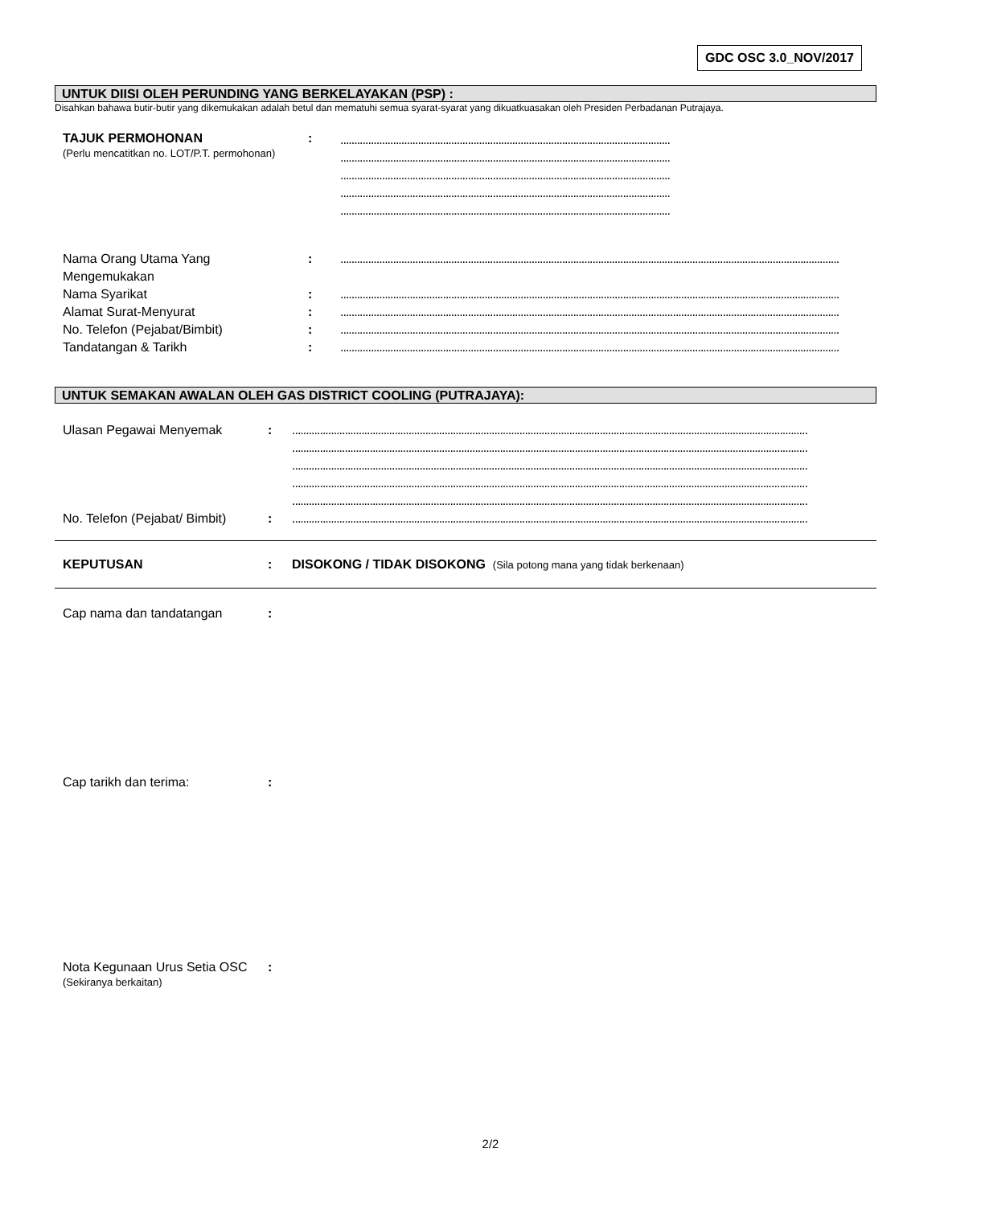GDC OSC 3.0_NOV/2017
UNTUK DIISI OLEH PERUNDING YANG BERKELAYAKAN (PSP) :
Disahkan bahawa butir-butir yang dikemukakan adalah betul dan mematuhi semua syarat-syarat yang dikuatkuasakan oleh Presiden Perbadanan Putrajaya.
TAJUK PERMOHONAN
(Perlu mencatitkan no. LOT/P.T. permohonan)
:
.......................................................................................................................
.......................................................................................................................
.......................................................................................................................
.......................................................................................................................
.......................................................................................................................
Nama Orang Utama Yang
Mengemukakan
: ....................................................................................................................................................................................
Nama Syarikat : ....................................................................................................................................................................................
Alamat Surat-Menyurat : ....................................................................................................................................................................................
No. Telefon (Pejabat/Bimbit) : ....................................................................................................................................................................................
Tandatangan & Tarikh : ....................................................................................................................................................................................
UNTUK SEMAKAN AWALAN OLEH GAS DISTRICT COOLING (PUTRAJAYA):
Ulasan Pegawai Menyemak : ..........................................................................................................................................................................................
..........................................................................................................................................................................................
..........................................................................................................................................................................................
..........................................................................................................................................................................................
..........................................................................................................................................................................................
No. Telefon (Pejabat/ Bimbit)
: ..........................................................................................................................................................................................
KEPUTUSAN : DISOKONG / TIDAK DISOKONG (Sila potong mana yang tidak berkenaan)
Cap nama dan tandatangan :
Cap tarikh dan terima: :
Nota Kegunaan Urus Setia OSC
(Sekiranya berkaitan)
:
2/2